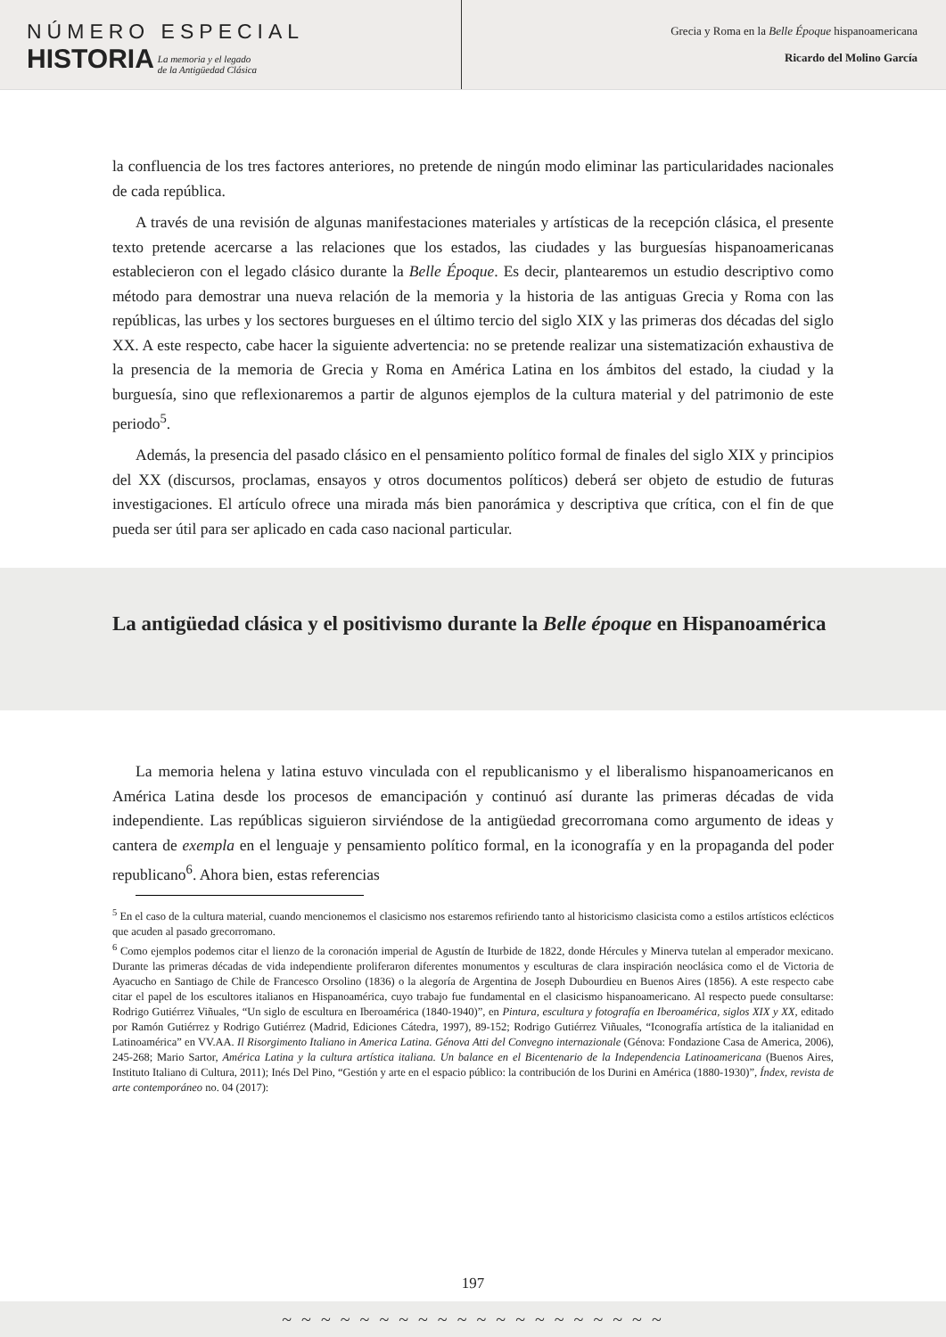NÚMERO ESPECIAL
HISTORIA
La memoria y el legado
de la Antigüedad Clásica
Grecia y Roma en la Belle Époque hispanoamericana
Ricardo del Molino García
la confluencia de los tres factores anteriores, no pretende de ningún modo eliminar las particularidades nacionales de cada república.
A través de una revisión de algunas manifestaciones materiales y artísticas de la recepción clásica, el presente texto pretende acercarse a las relaciones que los estados, las ciudades y las burguesías hispanoamericanas establecieron con el legado clásico durante la Belle Époque. Es decir, plantearemos un estudio descriptivo como método para demostrar una nueva relación de la memoria y la historia de las antiguas Grecia y Roma con las repúblicas, las urbes y los sectores burgueses en el último tercio del siglo XIX y las primeras dos décadas del siglo XX. A este respecto, cabe hacer la siguiente advertencia: no se pretende realizar una sistematización exhaustiva de la presencia de la memoria de Grecia y Roma en América Latina en los ámbitos del estado, la ciudad y la burguesía, sino que reflexionaremos a partir de algunos ejemplos de la cultura material y del patrimonio de este periodo<sup>5</sup>.
Además, la presencia del pasado clásico en el pensamiento político formal de finales del siglo XIX y principios del XX (discursos, proclamas, ensayos y otros documentos políticos) deberá ser objeto de estudio de futuras investigaciones. El artículo ofrece una mirada más bien panorámica y descriptiva que crítica, con el fin de que pueda ser útil para ser aplicado en cada caso nacional particular.
La antigüedad clásica y el positivismo durante la Belle époque en Hispanoamérica
La memoria helena y latina estuvo vinculada con el republicanismo y el liberalismo hispanoamericanos en América Latina desde los procesos de emancipación y continuó así durante las primeras décadas de vida independiente. Las repúblicas siguieron sirviéndose de la antigüedad grecorromana como argumento de ideas y cantera de exempla en el lenguaje y pensamiento político formal, en la iconografía y en la propaganda del poder republicano<sup>6</sup>. Ahora bien, estas referencias
<sup>5</sup> En el caso de la cultura material, cuando mencionemos el clasicismo nos estaremos refiriendo tanto al historicismo clasicista como a estilos artísticos eclécticos que acuden al pasado grecorromano.
<sup>6</sup> Como ejemplos podemos citar el lienzo de la coronación imperial de Agustín de Iturbide de 1822, donde Hércules y Minerva tutelan al emperador mexicano. Durante las primeras décadas de vida independiente proliferaron diferentes monumentos y esculturas de clara inspiración neoclásica como el de Victoria de Ayacucho en Santiago de Chile de Francesco Orsolino (1836) o la alegoría de Argentina de Joseph Dubourdieu en Buenos Aires (1856). A este respecto cabe citar el papel de los escultores italianos en Hispanoamérica, cuyo trabajo fue fundamental en el clasicismo hispanoamericano. Al respecto puede consultarse: Rodrigo Gutiérrez Viñuales, “Un siglo de escultura en Iberoamérica (1840-1940)”, en Pintura, escultura y fotografía en Iberoamérica, siglos XIX y XX, editado por Ramón Gutiérrez y Rodrigo Gutiérrez (Madrid, Ediciones Cátedra, 1997), 89-152; Rodrigo Gutiérrez Viñuales, “Iconografía artística de la italianidad en Latinoamérica” en VV.AA. Il Risorgimento Italiano in America Latina. Génova Atti del Convegno internazionale (Génova: Fondazione Casa de America, 2006), 245-268; Mario Sartor, América Latina y la cultura artística italiana. Un balance en el Bicentenario de la Independencia Latinoamericana (Buenos Aires, Instituto Italiano di Cultura, 2011); Inés Del Pino, “Gestión y arte en el espacio público: la contribución de los Durini en América (1880-1930)”, Índex, revista de arte contemporáneo no. 04 (2017):
197
~ ~ ~ ~ ~ ~ ~ ~ ~ ~ ~ ~ ~ ~ ~ ~ ~ ~ ~ ~